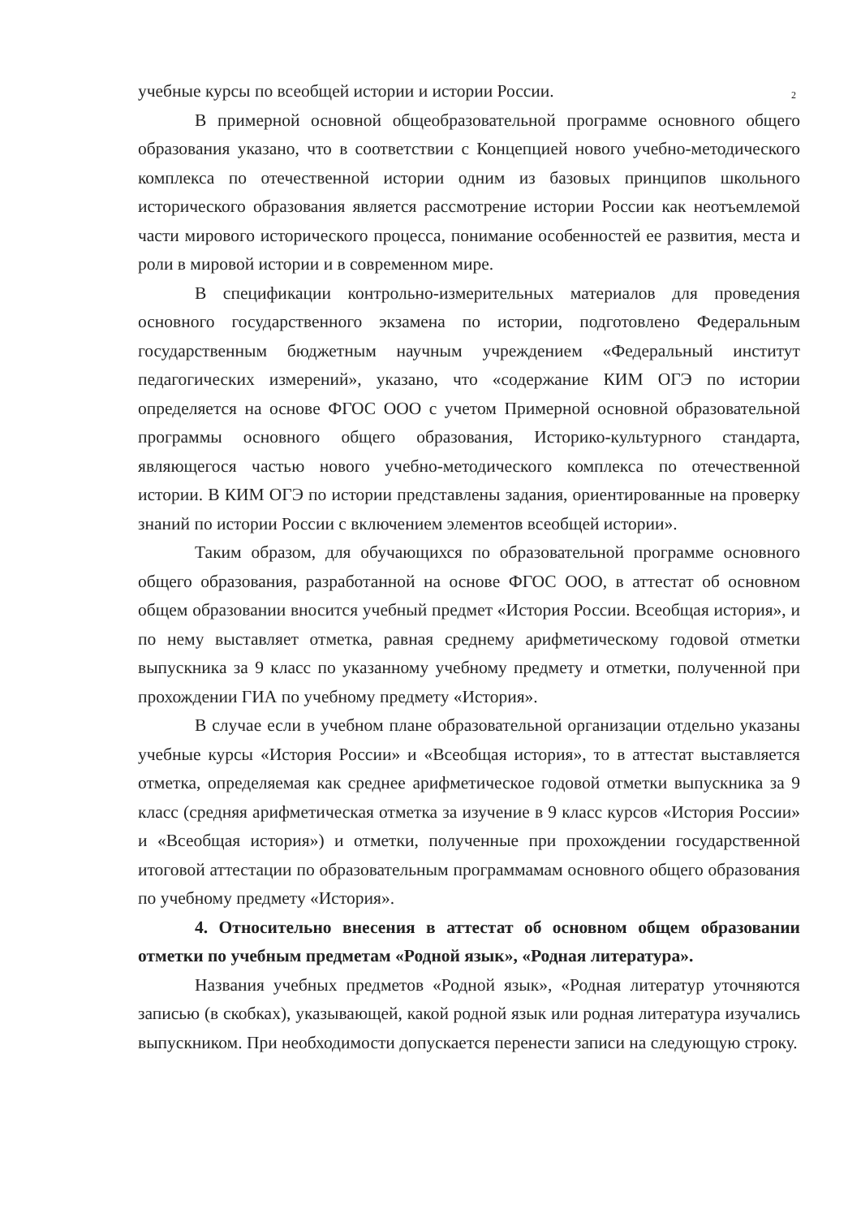2
учебные курсы по всеобщей истории и истории России.
В примерной основной общеобразовательной программе основного общего образования указано, что в соответствии с Концепцией нового учебно-методического комплекса по отечественной истории одним из базовых принципов школьного исторического образования является рассмотрение истории России как неотъемлемой части мирового исторического процесса, понимание особенностей ее развития, места и роли в мировой истории и в современном мире.
В спецификации контрольно-измерительных материалов для проведения основного государственного экзамена по истории, подготовлено Федеральным государственным бюджетным научным учреждением «Федеральный институт педагогических измерений», указано, что «содержание КИМ ОГЭ по истории определяется на основе ФГОС ООО с учетом Примерной основной образовательной программы основного общего образования, Историко-культурного стандарта, являющегося частью нового учебно-методического комплекса по отечественной истории. В КИМ ОГЭ по истории представлены задания, ориентированные на проверку знаний по истории России с включением элементов всеобщей истории».
Таким образом, для обучающихся по образовательной программе основного общего образования, разработанной на основе ФГОС ООО, в аттестат об основном общем образовании вносится учебный предмет «История России. Всеобщая история», и по нему выставляет отметка, равная среднему арифметическому годовой отметки выпускника за 9 класс по указанному учебному предмету и отметки, полученной при прохождении ГИА по учебному предмету «История».
В случае если в учебном плане образовательной организации отдельно указаны учебные курсы «История России» и «Всеобщая история», то в аттестат выставляется отметка, определяемая как среднее арифметическое годовой отметки выпускника за 9 класс (средняя арифметическая отметка за изучение в 9 класс курсов «История России» и «Всеобщая история») и отметки, полученные при прохождении государственной итоговой аттестации по образовательным программамам основного общего образования по учебному предмету «История».
4. Относительно внесения в аттестат об основном общем образовании отметки по учебным предметам «Родной язык», «Родная литература».
Названия учебных предметов «Родной язык», «Родная литератур уточняются записью (в скобках), указывающей, какой родной язык или родная литература изучались выпускником. При необходимости допускается перенести записи на следующую строку.